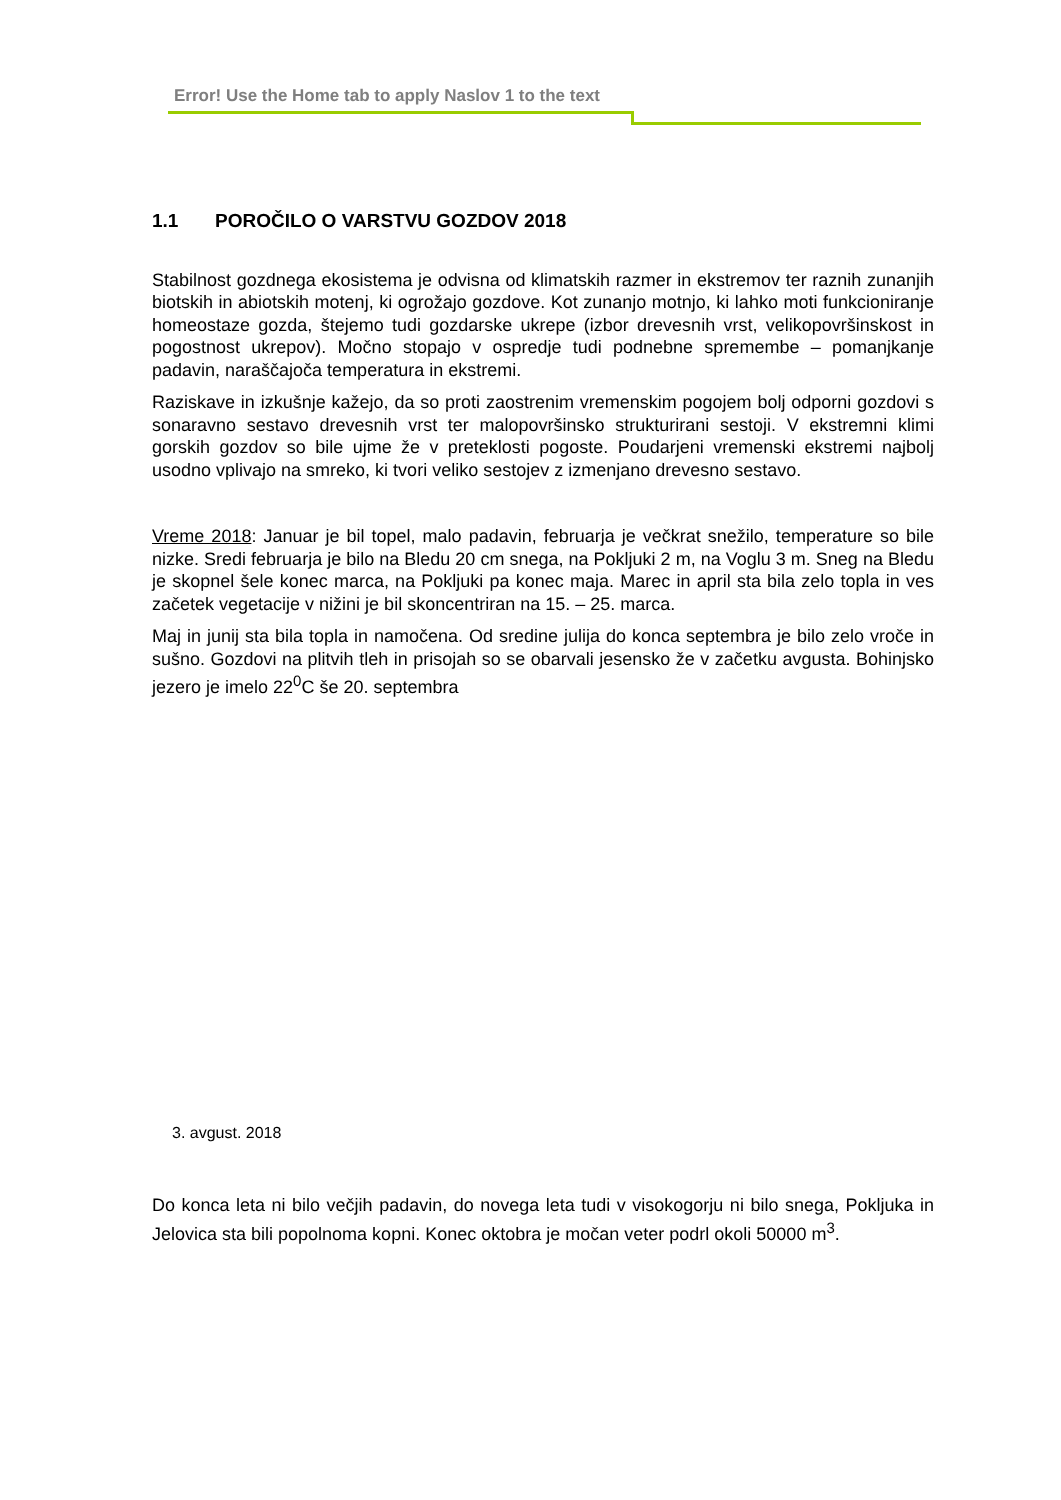Error! Use the Home tab to apply Naslov 1 to the text
1.1 POROČILO O VARSTVU GOZDOV 2018
Stabilnost gozdnega ekosistema je odvisna od klimatskih razmer in ekstremov ter raznih zunanjih biotskih in abiotskih motenj, ki ogrožajo gozdove. Kot zunanjo motnjo, ki lahko moti funkcioniranje homeostaze gozda, štejemo tudi gozdarske ukrepe (izbor drevesnih vrst, velikopovršinskost in pogostnost ukrepov). Močno stopajo v ospredje tudi podnebne spremembe – pomanjkanje padavin, naraščajoča temperatura in ekstremi.
Raziskave in izkušnje kažejo, da so proti zaostrenim vremenskim pogojem bolj odporni gozdovi s sonaravno sestavo drevesnih vrst ter malopovršinsko strukturirani sestoji. V ekstremni klimi gorskih gozdov so bile ujme že v preteklosti pogoste. Poudarjeni vremenski ekstremi najbolj usodno vplivajo na smreko, ki tvori veliko sestojev z izmenjano drevesno sestavo.
Vreme 2018: Januar je bil topel, malo padavin, februarja je večkrat snežilo, temperature so bile nizke. Sredi februarja je bilo na Bledu 20 cm snega, na Pokljuki 2 m, na Voglu 3 m. Sneg na Bledu je skopnel šele konec marca, na Pokljuki pa konec maja. Marec in april sta bila zelo topla in ves začetek vegetacije v nižini je bil skoncentriran na 15. – 25. marca.
Maj in junij sta bila topla in namočena. Od sredine julija do konca septembra je bilo zelo vroče in sušno. Gozdovi na plitvih tleh in prisojah so se obarvali jesensko že v začetku avgusta. Bohinjsko jezero je imelo 22<sup>0</sup>C še 20. septembra
3. avgust. 2018
Do konca leta ni bilo večjih padavin, do novega leta tudi v visokogorju ni bilo snega, Pokljuka in Jelovica sta bili popolnoma kopni. Konec oktobra je močan veter podrl okoli 50000 m<sup>3</sup>.